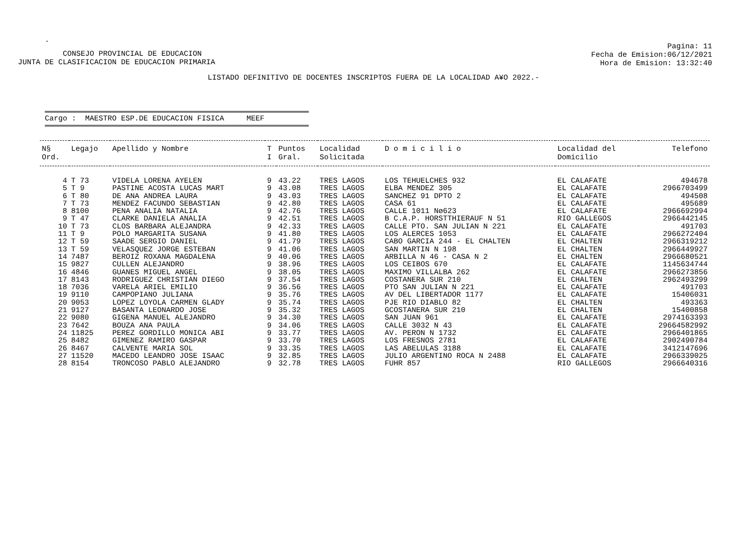.
CONSEJO PROVINCIAL DE EDUCACION
JUNTA DE CLASIFICACION DE EDUCACION PRIMARIA
Pagina: 11
Fecha de Emision:06/12/2021
Hora de Emision: 13:32:40
LISTADO DEFINITIVO DE DOCENTES INSCRIPTOS FUERA DE LA LOCALIDAD A¥O 2022.-
Cargo : MAESTRO ESP.DE EDUCACION FISICA MEEF
| N§ Ord. | Legajo | Apellido y Nombre | T I | Puntos Gral. | Localidad Solicitada | D o m i c i l i o | Localidad del Domicilio | Telefono |
| --- | --- | --- | --- | --- | --- | --- | --- | --- |
| 4 | T 73 | VIDELA LORENA AYELEN | 9 | 43.22 | TRES LAGOS | LOS TEHUELCHES 932 | EL CALAFATE | 494678 |
| 5 | T 9 | PASTINE ACOSTA LUCAS MART | 9 | 43.08 | TRES LAGOS | ELBA MENDEZ 305 | EL CALAFATE | 2966703499 |
| 6 | T 80 | DE ANA ANDREA LAURA | 9 | 43.03 | TRES LAGOS | SANCHEZ 91 DPTO 2 | EL CALAFATE | 494508 |
| 7 | T 73 | MENDEZ FACUNDO SEBASTIAN | 9 | 42.80 | TRES LAGOS | CASA 61 | EL CALAFATE | 495689 |
| 8 | 8100 | PENA ANALIA NATALIA | 9 | 42.76 | TRES LAGOS | CALLE 1011 Nø623 | EL CALAFATE | 2966692994 |
| 9 | T 47 | CLARKE DANIELA ANALIA | 9 | 42.51 | TRES LAGOS | B C.A.P. HORSTTHIERAUF N 51 | RIO GALLEGOS | 2966442145 |
| 10 | T 73 | CLOS BARBARA ALEJANDRA | 9 | 42.33 | TRES LAGOS | CALLE PTO. SAN JULIAN N 221 | EL CALAFATE | 491703 |
| 11 | T 9 | POLO MARGARITA SUSANA | 9 | 41.80 | TRES LAGOS | LOS ALERCES 1053 | EL CALAFATE | 2966272404 |
| 12 | T 59 | SAADE SERGIO DANIEL | 9 | 41.79 | TRES LAGOS | CABO GARCIA 244 - EL CHALTEN | EL CHALTEN | 2966319212 |
| 13 | T 59 | VELASQUEZ JORGE ESTEBAN | 9 | 41.06 | TRES LAGOS | SAN MARTIN N 198 | EL CHALTEN | 2966449927 |
| 14 | 7487 | BEROIZ ROXANA MAGDALENA | 9 | 40.06 | TRES LAGOS | ARBILLA N 46 - CASA N 2 | EL CHALTEN | 2966680521 |
| 15 | 9827 | CULLEN ALEJANDRO | 9 | 38.96 | TRES LAGOS | LOS CEIBOS 670 | EL CALAFATE | 1145634744 |
| 16 | 4846 | GUANES MIGUEL ANGEL | 9 | 38.05 | TRES LAGOS | MAXIMO VILLALBA 262 | EL CALAFATE | 2966273856 |
| 17 | 8143 | RODRIGUEZ CHRISTIAN DIEGO | 9 | 37.54 | TRES LAGOS | COSTANERA SUR 210 | EL CHALTEN | 2962493299 |
| 18 | 7036 | VARELA ARIEL EMILIO | 9 | 36.56 | TRES LAGOS | PTO SAN JULIAN N 221 | EL CALAFATE | 491703 |
| 19 | 9110 | CAMPOPIANO JULIANA | 9 | 35.76 | TRES LAGOS | AV DEL LIBERTADOR 1177 | EL CALAFATE | 15406031 |
| 20 | 9053 | LOPEZ LOYOLA CARMEN GLADY | 9 | 35.74 | TRES LAGOS | PJE RIO DIABLO 82 | EL CHALTEN | 493363 |
| 21 | 9127 | BASANTA LEONARDO JOSE | 9 | 35.32 | TRES LAGOS | GCOSTANERA SUR 210 | EL CHALTEN | 15400858 |
| 22 | 9080 | GIGENA MANUEL ALEJANDRO | 9 | 34.30 | TRES LAGOS | SAN JUAN 961 | EL CALAFATE | 2974163393 |
| 23 | 7642 | BOUZA ANA PAULA | 9 | 34.06 | TRES LAGOS | CALLE 3032 N 43 | EL CALAFATE | 29664582992 |
| 24 | 11825 | PEREZ GORDILLO MONICA ABI | 9 | 33.77 | TRES LAGOS | AV. PERON N 1732 | EL CALAFATE | 2966401865 |
| 25 | 8482 | GIMENEZ RAMIRO GASPAR | 9 | 33.70 | TRES LAGOS | LOS FRESNOS 2781 | EL CALAFATE | 2902490784 |
| 26 | 8467 | CALVENTE MARIA SOL | 9 | 33.35 | TRES LAGOS | LAS ABELULAS 3188 | EL CALAFATE | 3412147696 |
| 27 | 11520 | MACEDO LEANDRO JOSE ISAAC | 9 | 32.85 | TRES LAGOS | JULIO ARGENTINO ROCA N 2488 | EL CALAFATE | 2966339025 |
| 28 | 8154 | TRONCOSO PABLO ALEJANDRO | 9 | 32.78 | TRES LAGOS | FUHR 857 | RIO GALLEGOS | 2966640316 |